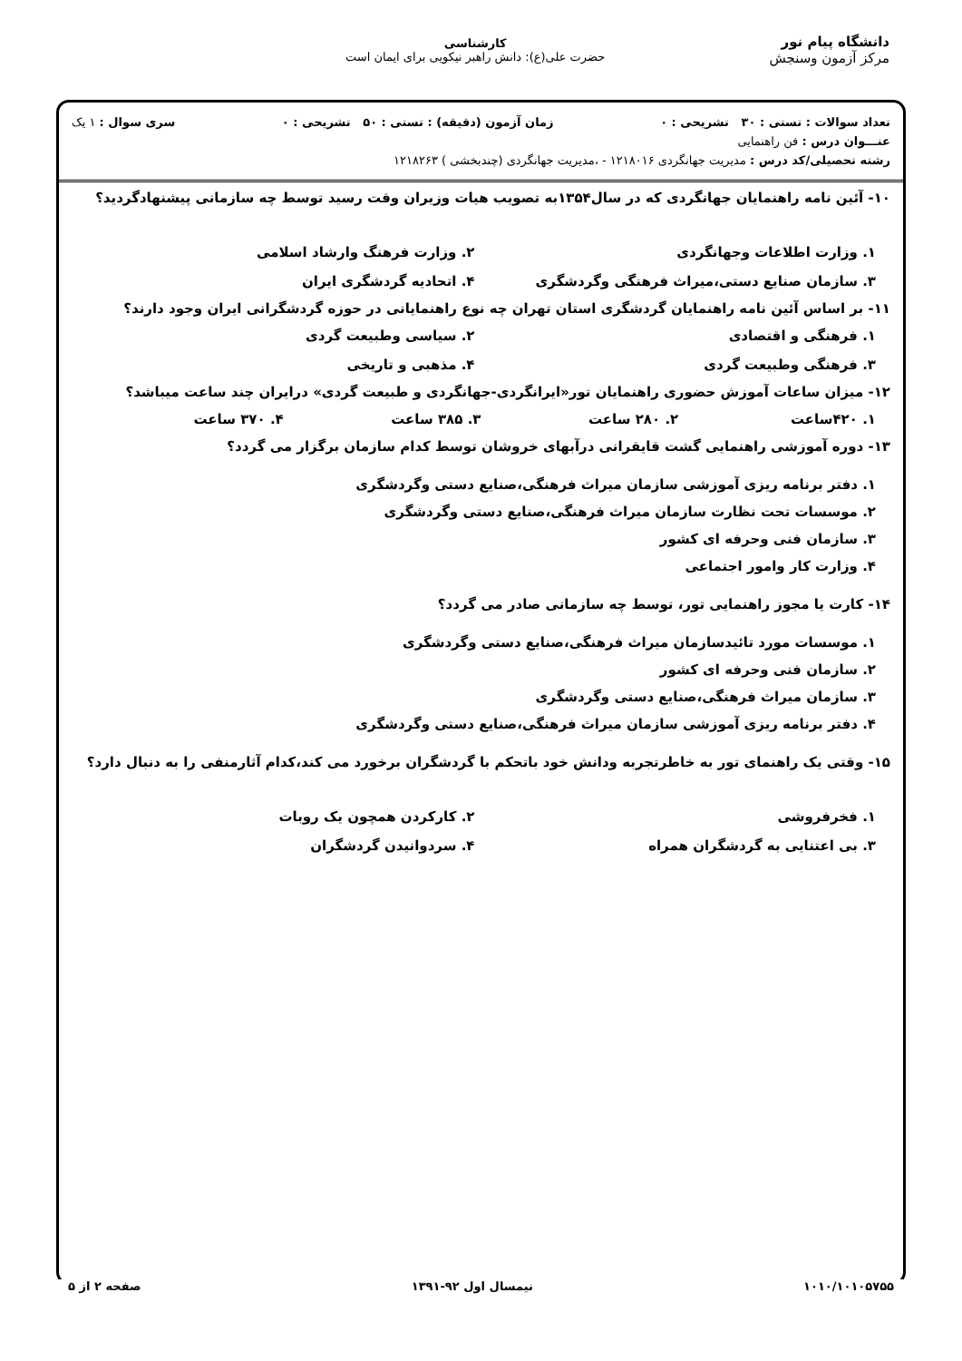دانشگاه پیام نور
مرکز آزمون وسنجش
کارشناسی
حضرت علی(ع): دانش راهبر نیکویی برای ایمان است
تعداد سوالات : تستی : ۳۰ تشریحی : ۰ زمان آزمون (دقیقه) : تستی : ۵۰ تشریحی : ۰ سری سوال : ۱ یک
عنـــوان درس : فن راهنمایی
رشته تحصیلی/کد درس : مدیریت جهانگردی ۱۲۱۸۰۱۶ - ،مدیریت جهانگردی (چندبخشی ) ۱۲۱۸۲۶۳
۱۰- آئین نامه راهنمایان جهانگردی که در سال۱۳۵۴به تصویب هیات وزیران وقت رسید توسط چه سازمانی پیشنهادگردید؟
۱. وزارت اطلاعات وجهانگردی
۲. وزارت فرهنگ وارشاد اسلامی
۳. سازمان صنایع دستی،میراث فرهنگی وگردشگری
۴. اتحادیه گردشگری ایران
۱۱- بر اساس آئین نامه راهنمایان گردشگری استان تهران چه نوع راهنمایانی در حوزه گردشگرانی ایران وجود دارند؟
۱. فرهنگی و اقتصادی
۲. سیاسی وطبیعت گردی
۳. فرهنگی وطبیعت گردی
۴. مذهبی و تاریخی
۱۲- میزان ساعات آموزش حضوری راهنمایان تور«ایرانگردی-جهانگردی و طبیعت گردی» درایران چند ساعت میباشد؟
۱. ۴۲۰ساعت
۲. ۲۸۰ ساعت
۳. ۳۸۵ ساعت
۴. ۳۷۰ ساعت
۱۳- دوره آموزشی راهنمایی گشت قایقرانی درآبهای خروشان توسط کدام سازمان برگزار می گردد؟
۱. دفتر برنامه ریزی آموزشی سازمان میراث فرهنگی،صنایع دستی وگردشگری
۲. موسسات تحت نظارت سازمان میراث فرهنگی،صنایع دستی وگردشگری
۳. سازمان فنی وحرفه ای کشور
۴. وزارت کار وامور اجتماعی
۱۴- کارت یا مجوز راهنمایی تور، توسط چه سازمانی صادر می گردد؟
۱. موسسات مورد تائیدسازمان میراث فرهنگی،صنایع دستی وگردشگری
۲. سازمان فنی وحرفه ای کشور
۳. سازمان میراث فرهنگی،صنایع دستی وگردشگری
۴. دفتر برنامه ریزی آموزشی سازمان میراث فرهنگی،صنایع دستی وگردشگری
۱۵- وقتی یک راهنمای تور به خاطرتجربه ودانش خود باتحکم با گردشگران برخورد می کند،کدام آثارمنفی را به دنبال دارد؟
۱. فخرفروشی
۲. کارکردن همچون یک روبات
۳. بی اعتنایی به گردشگران همراه
۴. سردوانیدن گردشگران
۱۰۱۰/۱۰۱۰۵۷۵۵ نیمسال اول ۹۲-۱۳۹۱ صفحه ۲ از ۵